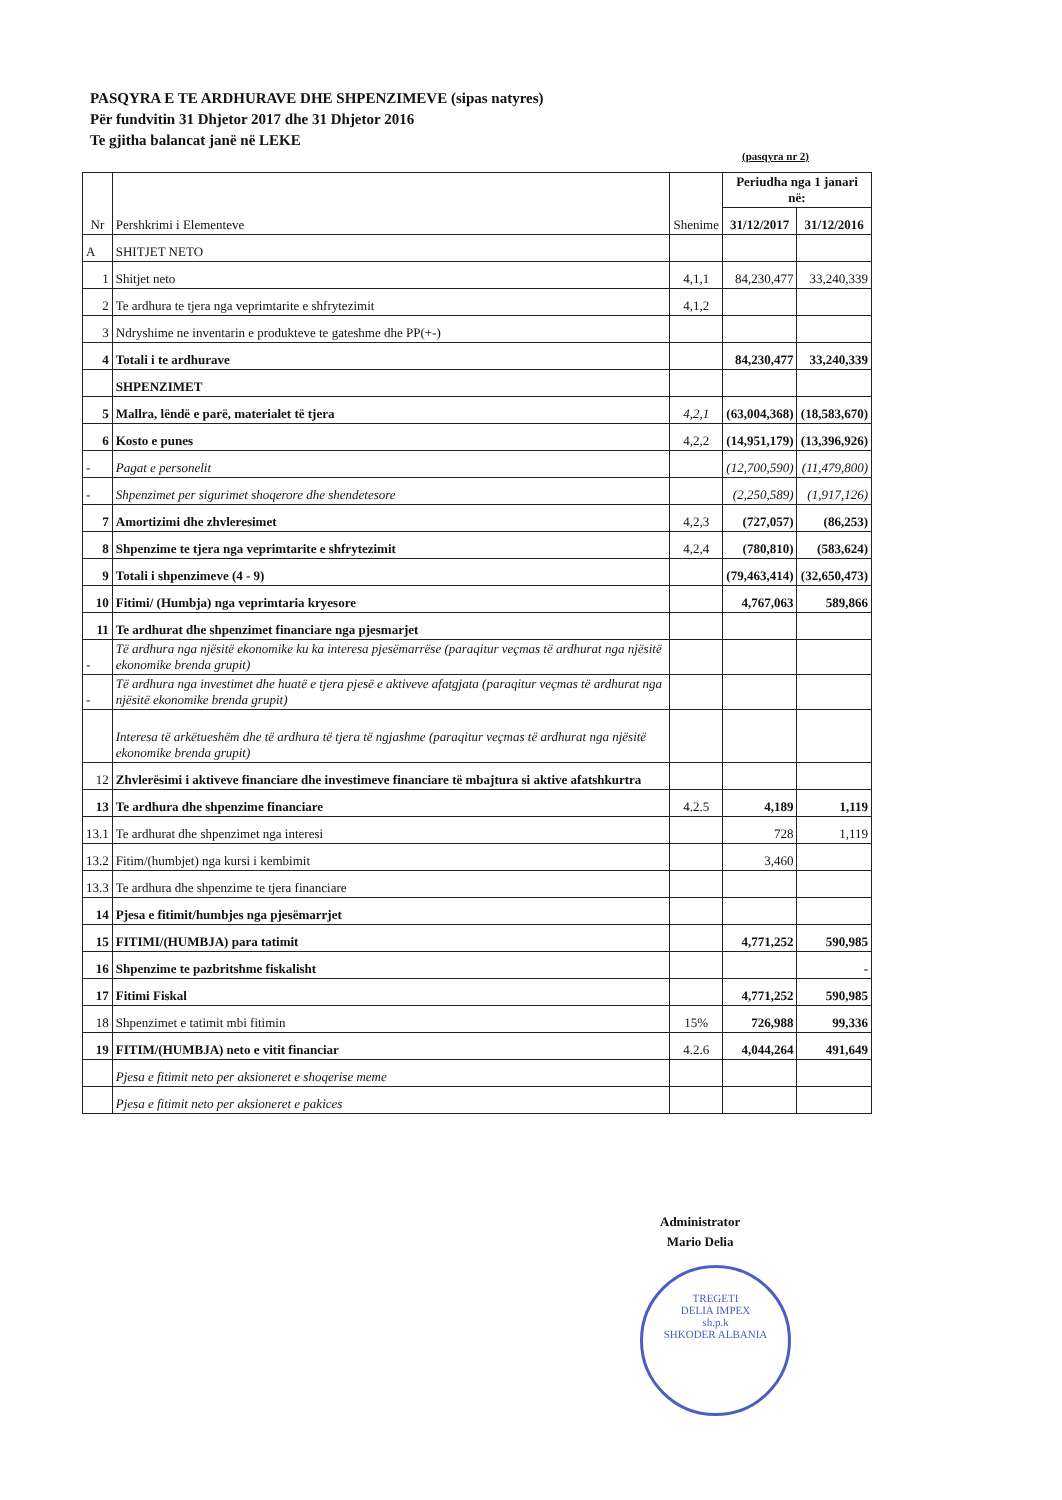PASQYRA E TE ARDHURAVE DHE SHPENZIMEVE (sipas natyres)
Për fundvitin 31 Dhjetor 2017 dhe 31 Dhjetor 2016
Te gjitha balancat janë në LEKE
(pasqyra nr 2)
| Nr | Pershkrimi i Elementeve | Shenime | Periudha nga 1 janari në: | |
| --- | --- | --- | --- | --- |
| | | | 31/12/2017 | 31/12/2016 |
| A | SHITJET NETO | | | |
| 1 | Shitjet neto | 4,1,1 | 84,230,477 | 33,240,339 |
| 2 | Te ardhura te tjera nga veprimtarite e shfrytezimit | 4,1,2 | | |
| 3 | Ndryshime ne inventarin e produkteve te gateshme dhe PP(+-) | | | |
| 4 | Totali i te ardhurave | | 84,230,477 | 33,240,339 |
| | SHPENZIMET | | | |
| 5 | Mallra, lëndë e parë, materialet të tjera | 4,2,1 | (63,004,368) | (18,583,670) |
| 6 | Kosto e punes | 4,2,2 | (14,951,179) | (13,396,926) |
| - | Pagat e personelit | | (12,700,590) | (11,479,800) |
| - | Shpenzimet per sigurimet shoqerore dhe shendetesore | | (2,250,589) | (1,917,126) |
| 7 | Amortizimi dhe zhvleresimet | 4,2,3 | (727,057) | (86,253) |
| 8 | Shpenzime te tjera nga veprimtarite e shfrytezimit | 4,2,4 | (780,810) | (583,624) |
| 9 | Totali i shpenzimeve (4 - 9) | | (79,463,414) | (32,650,473) |
| 10 | Fitimi/ (Humbja) nga veprimtaria kryesore | | 4,767,063 | 589,866 |
| 11 | Te ardhurat dhe shpenzimet financiare nga pjesmarjet | | | |
| - | Të ardhura nga njësitë ekonomike ku ka interesa pjesëmarrëse (paraqitur veçmas të ardhurat nga njësitë ekonomike brenda grupit) | | | |
| - | Të ardhura nga investimet dhe huatë e tjera pjesë e aktiveve afatgjata (paraqitur veçmas të ardhurat nga njësitë ekonomike brenda grupit) | | | |
| | Interesa të arkëtueshëm dhe të ardhura të tjera të ngjashme (paraqitur veçmas të ardhurat nga njësitë ekonomike brenda grupit) | | | |
| 12 | Zhvlerësimi i aktiveve financiare dhe investimeve financiare të mbajtura si aktive afatshkurtra | | | |
| 13 | Te ardhura dhe shpenzime financiare | 4.2.5 | 4,189 | 1,119 |
| 13.1 | Te ardhurat dhe shpenzimet nga interesi | | 728 | 1,119 |
| 13.2 | Fitim/(humbjet) nga kursi i kembimit | | 3,460 | |
| 13.3 | Te ardhura dhe shpenzime te tjera financiare | | | |
| 14 | Pjesa e fitimit/humbjes nga pjesëmarrjet | | | |
| 15 | FITIMI/(HUMBJA) para tatimit | | 4,771,252 | 590,985 |
| 16 | Shpenzime te pazbritshme fiskalisht | | | - |
| 17 | Fitimi Fiskal | | 4,771,252 | 590,985 |
| 18 | Shpenzimet e tatimit mbi fitimin | 15% | 726,988 | 99,336 |
| 19 | FITIM/(HUMBJA) neto e vitit financiar | 4.2.6 | 4,044,264 | 491,649 |
| | Pjesa e fitimit neto per aksioneret e shoqerise meme | | | |
| | Pjesa e fitimit neto per aksioneret e pakices | | | |
Administrator
Mario Delia
TREGETI
DELIA IMPEX
sh.p.k
SHKODER ALBANIA